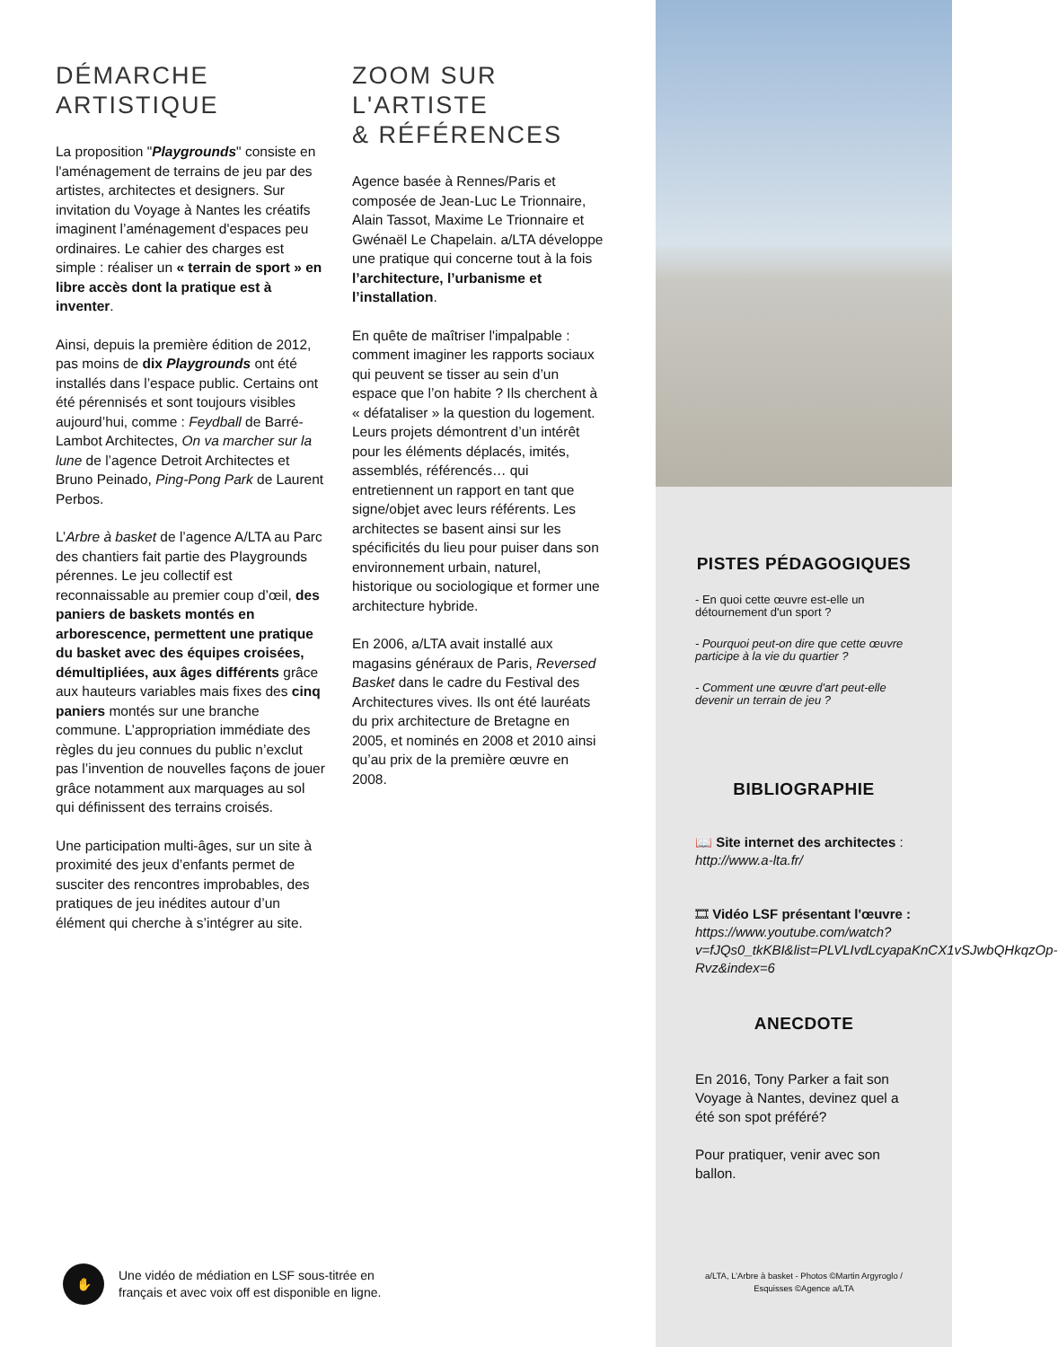DÉMARCHE
ARTISTIQUE
La proposition "Playgrounds" consiste en l'aménagement de terrains de jeu par des artistes, architectes et designers. Sur invitation du Voyage à Nantes les créatifs imaginent l’aménagement d'espaces peu ordinaires. Le cahier des charges est simple : réaliser un « terrain de sport » en libre accès dont la pratique est à inventer.
Ainsi, depuis la première édition de 2012, pas moins de dix Playgrounds ont été installés dans l’espace public. Certains ont été pérennisés et sont toujours visibles aujourd’hui, comme : Feydball de Barré-Lambot Architectes, On va marcher sur la lune de l’agence Detroit Architectes et Bruno Peinado, Ping-Pong Park de Laurent Perbos.
L’Arbre à basket de l’agence A/LTA au Parc des chantiers fait partie des Playgrounds pérennes. Le jeu collectif est reconnaissable au premier coup d’œil, des paniers de baskets montés en arborescence, permettent une pratique du basket avec des équipes croisées, démultipliées, aux âges différents grâce aux hauteurs variables mais fixes des cinq paniers montés sur une branche commune. L’appropriation immédiate des règles du jeu connues du public n’exclut pas l’invention de nouvelles façons de jouer grâce notamment aux marquages au sol qui définissent des terrains croisés.
Une participation multi-âges, sur un site à proximité des jeux d’enfants permet de susciter des rencontres improbables, des pratiques de jeu inédites autour d’un élément qui cherche à s’intégrer au site.
ZOOM SUR
L'ARTISTE
& RÉFÉRENCES
Agence basée à Rennes/Paris et composée de Jean-Luc Le Trionnaire, Alain Tassot, Maxime Le Trionnaire et Gwénaël Le Chapelain. a/LTA développe une pratique qui concerne tout à la fois l’architecture, l’urbanisme et l’installation.
En quête de maîtriser l'impalpable : comment imaginer les rapports sociaux qui peuvent se tisser au sein d’un espace que l’on habite ? Ils cherchent à « défataliser » la question du logement. Leurs projets démontrent d’un intérêt pour les éléments déplacés, imités, assemblés, référencés… qui entretiennent un rapport en tant que signe/objet avec leurs référents. Les architectes se basent ainsi sur les spécificités du lieu pour puiser dans son environnement urbain, naturel, historique ou sociologique et former une architecture hybride.
En 2006, a/LTA avait installé aux magasins généraux de Paris, Reversed Basket dans le cadre du Festival des Architectures vives. Ils ont été lauréats du prix architecture de Bretagne en 2005, et nominés en 2008 et 2010 ainsi qu’au prix de la première œuvre en 2008.
✋
Une vidéo de médiation en LSF sous-titrée en
français et avec voix off est disponible en ligne.
PISTES PÉDAGOGIQUES
- En quoi cette œuvre est-elle un détournement d'un sport ?
- Pourquoi peut-on dire que cette œuvre participe à la vie du quartier ?
- Comment une œuvre d'art peut-elle devenir un terrain de jeu ?
BIBLIOGRAPHIE
📖 Site internet des architectes :
http://www.a-lta.fr/
🎞 Vidéo LSF présentant l'œuvre :
https://www.youtube.com/watch?v=fJQs0_tkKBI&list=PLVLIvdLcyapaKnCX1vSJwbQHkqzOp-Rvz&index=6
ANECDOTE
En 2016, Tony Parker a fait son Voyage à Nantes, devinez quel a été son spot préféré?
Pour pratiquer, venir avec son ballon.
a/LTA, L’Arbre à basket - Photos ©Martin Argyroglo /
Esquisses ©Agence a/LTA